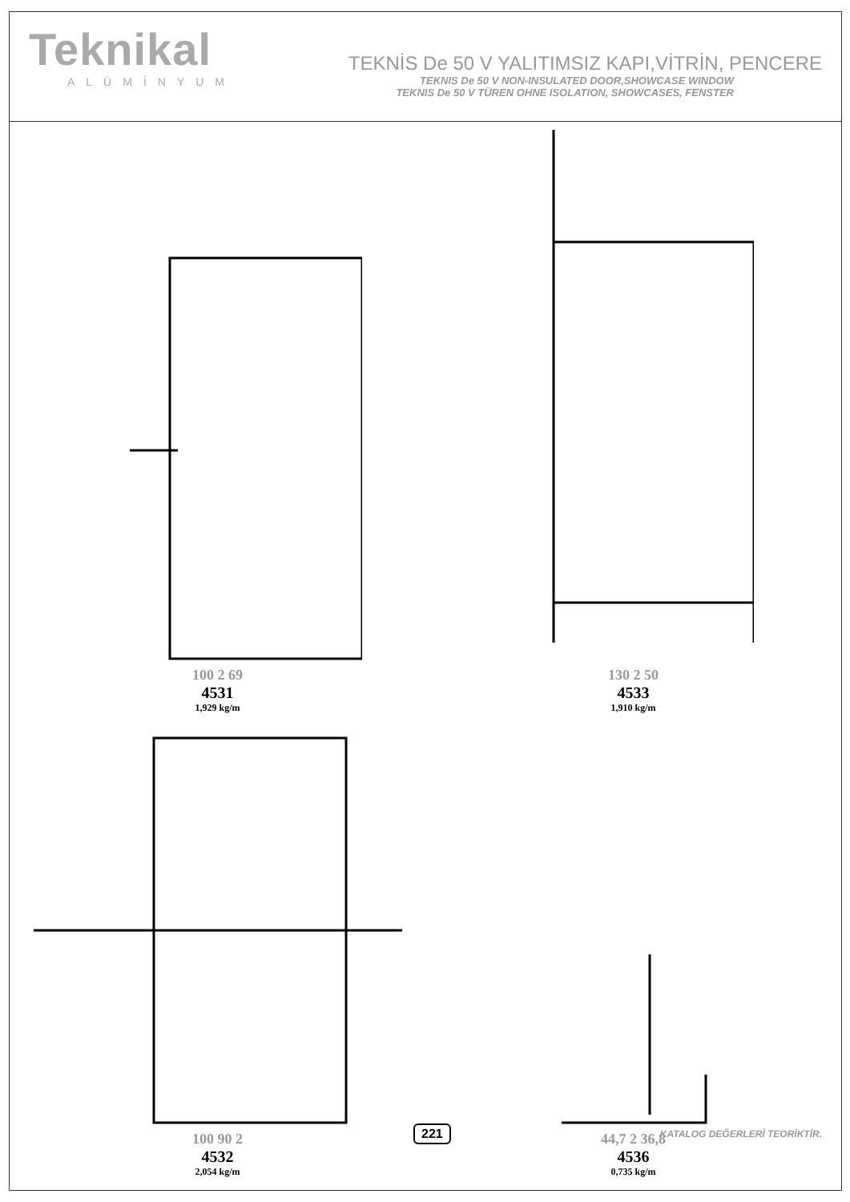Teknikal
ALÜMİNYUM
TEKNİS De 50 V YALITIMSIZ KAPI,VİTRİN, PENCERE
TEKNIS De 50 V NON-INSULATED DOOR,SHOWCASE WINDOW
TEKNIS De 50 V TÜREN OHNE ISOLATION, SHOWCASES, FENSTER
100 2 69
4531
1,929 kg/m
130 2 50
4533
1,910 kg/m
100 90 2
4532
2,054 kg/m
44,7 2 36,8
4536
0,735 kg/m
221 KATALOG DEĞERLERİ TEORİKTİR.